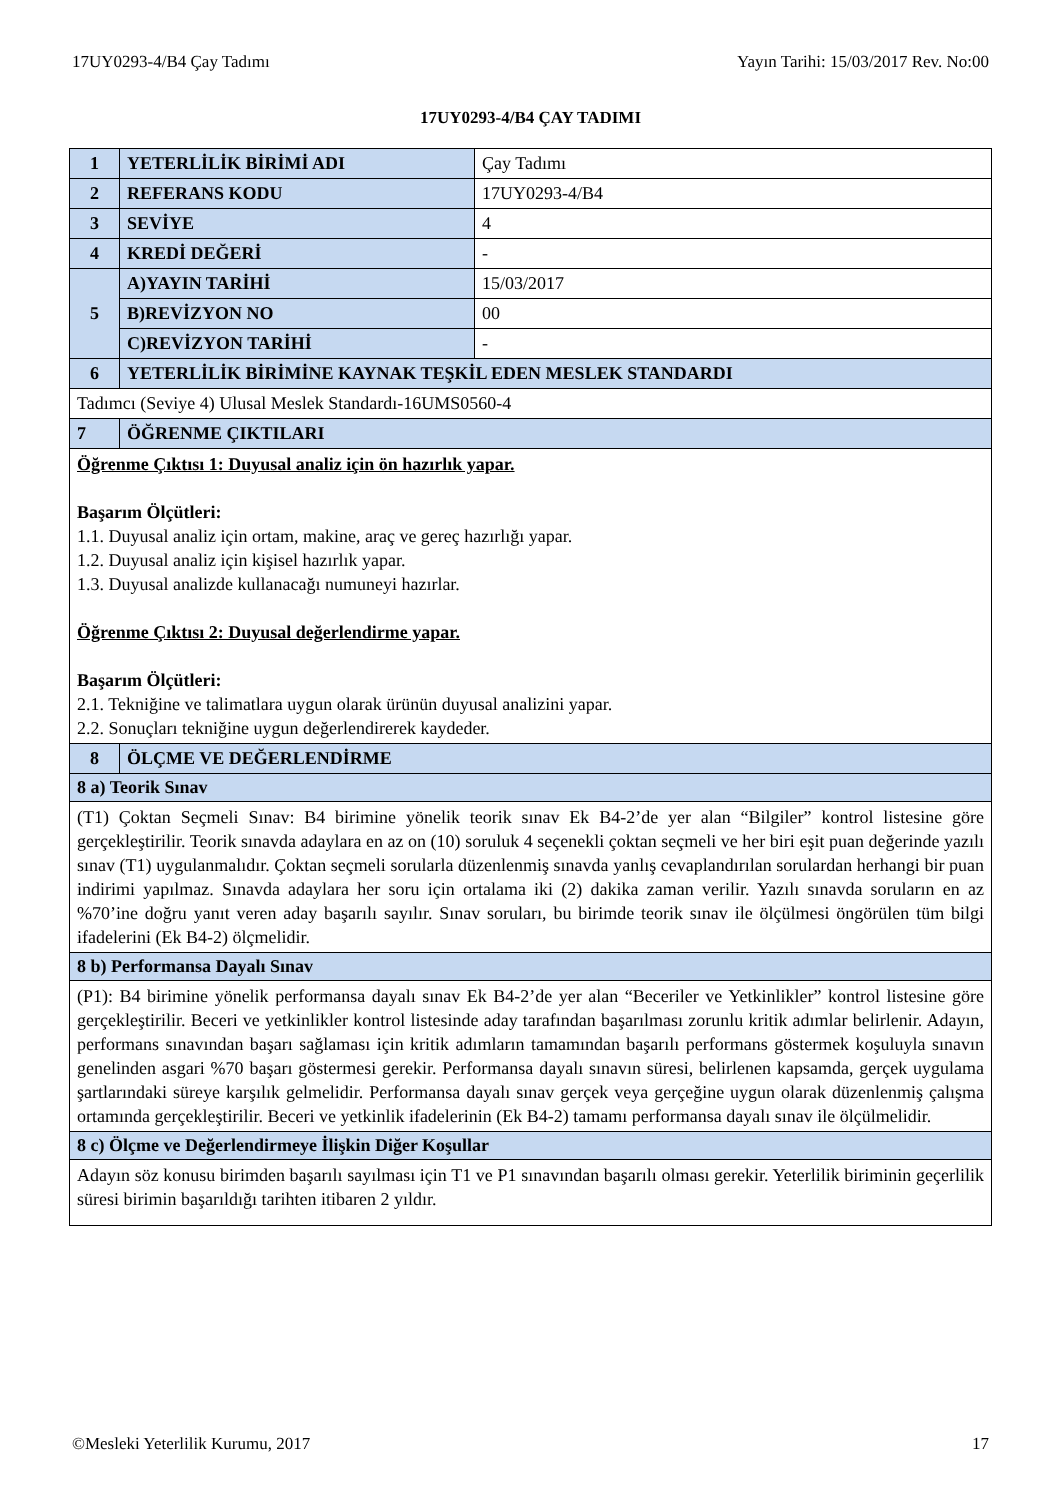17UY0293-4/B4 Çay Tadımı Yayın Tarihi: 15/03/2017 Rev. No:00
17UY0293-4/B4 ÇAY TADIMI
| 1 | YETERLİLİK BİRİMİ ADI | Çay Tadımı |
| 2 | REFERANS KODU | 17UY0293-4/B4 |
| 3 | SEVİYE | 4 |
| 4 | KREDİ DEĞERİ | - |
| 5 | A)YAYIN TARİHİ | 15/03/2017 |
| | B)REVİZYON NO | 00 |
| | C)REVİZYON TARİHİ | - |
| 6 | YETERLİLİK BİRİMİNE KAYNAK TEŞKİL EDEN MESLEK STANDARDI | |
| Tadımcı (Seviye 4) Ulusal Meslek Standardı-16UMS0560-4 | | |
| 7 | ÖĞRENME ÇIKTILARI | |
| Öğrenme Çıktısı 1: Duyusal analiz için ön hazırlık yapar. Başarım Ölçütleri: 1.1. Duyusal analiz için ortam, makine, araç ve gereç hazırlığı yapar. 1.2. Duyusal analiz için kişisel hazırlık yapar. 1.3. Duyusal analizde kullanacağı numuneyi hazırlar. Öğrenme Çıktısı 2: Duyusal değerlendirme yapar. Başarım Ölçütleri: 2.1. Tekniğine ve talimatlara uygun olarak ürünün duyusal analizini yapar. 2.2. Sonuçları tekniğine uygun değerlendirerek kaydeder. | | |
| 8 | ÖLÇME VE DEĞERLENDİRME | |
| 8 a) Teorik Sınav | | |
| (T1) Çoktan Seçmeli Sınav: B4 birimine yönelik teorik sınav Ek B4-2’de yer alan “Bilgiler” kontrol listesine göre gerçekleştirilir. Teorik sınavda adaylara en az on (10) soruluk 4 seçenekli çoktan seçmeli ve her biri eşit puan değerinde yazılı sınav (T1) uygulanmalıdır. Çoktan seçmeli sorularla düzenlenmiş sınavda yanlış cevaplandırılan sorulardan herhangi bir puan indirimi yapılmaz. Sınavda adaylara her soru için ortalama iki (2) dakika zaman verilir. Yazılı sınavda soruların en az %70’ine doğru yanıt veren aday başarılı sayılır. Sınav soruları, bu birimde teorik sınav ile ölçülmesi öngörülen tüm bilgi ifadelerini (Ek B4-2) ölçmelidir. | | |
| 8 b) Performansa Dayalı Sınav | | |
| (P1): B4 birimine yönelik performansa dayalı sınav Ek B4-2’de yer alan “Beceriler ve Yetkinlikler” kontrol listesine göre gerçekleştirilir. Beceri ve yetkinlikler kontrol listesinde aday tarafından başarılması zorunlu kritik adımlar belirlenir. Adayın, performans sınavından başarı sağlaması için kritik adımların tamamından başarılı performans göstermek koşuluyla sınavın genelinden asgari %70 başarı göstermesi gerekir. Performansa dayalı sınavın süresi, belirlenen kapsamda, gerçek uygulama şartlarındaki süreye karşılık gelmelidir. Performansa dayalı sınav gerçek veya gerçeğine uygun olarak düzenlenmiş çalışma ortamında gerçekleştirilir. Beceri ve yetkinlik ifadelerinin (Ek B4-2) tamamı performansa dayalı sınav ile ölçülmelidir. | | |
| 8 c) Ölçme ve Değerlendirmeye İlişkin Diğer Koşullar | | |
| Adayın söz konusu birimden başarılı sayılması için T1 ve P1 sınavından başarılı olması gerekir. Yeterlilik biriminin geçerlilik süresi birimin başarıldığı tarihten itibaren 2 yıldır. | | |
©Mesleki Yeterlilik Kurumu, 2017 17